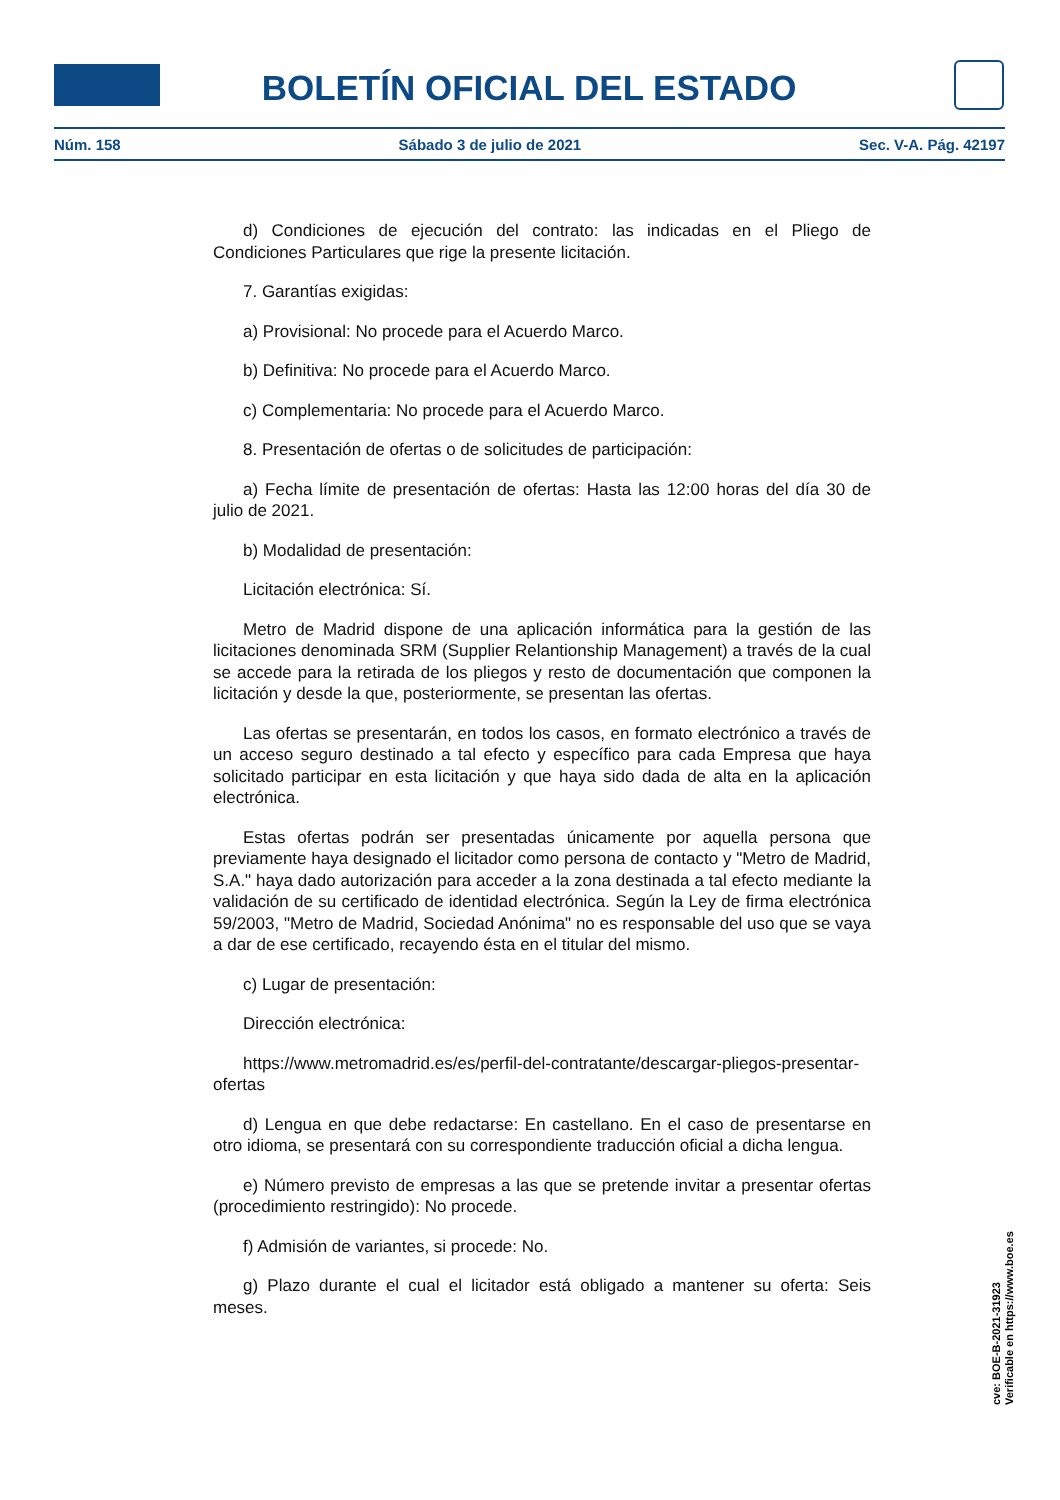BOLETÍN OFICIAL DEL ESTADO
Núm. 158 Sábado 3 de julio de 2021 Sec. V-A. Pág. 42197
d) Condiciones de ejecución del contrato: las indicadas en el Pliego de Condiciones Particulares que rige la presente licitación.
7. Garantías exigidas:
a) Provisional: No procede para el Acuerdo Marco.
b) Definitiva: No procede para el Acuerdo Marco.
c) Complementaria: No procede para el Acuerdo Marco.
8. Presentación de ofertas o de solicitudes de participación:
a) Fecha límite de presentación de ofertas: Hasta las 12:00 horas del día 30 de julio de 2021.
b) Modalidad de presentación:
Licitación electrónica: Sí.
Metro de Madrid dispone de una aplicación informática para la gestión de las licitaciones denominada SRM (Supplier Relantionship Management) a través de la cual se accede para la retirada de los pliegos y resto de documentación que componen la licitación y desde la que, posteriormente, se presentan las ofertas.
Las ofertas se presentarán, en todos los casos, en formato electrónico a través de un acceso seguro destinado a tal efecto y específico para cada Empresa que haya solicitado participar en esta licitación y que haya sido dada de alta en la aplicación electrónica.
Estas ofertas podrán ser presentadas únicamente por aquella persona que previamente haya designado el licitador como persona de contacto y "Metro de Madrid, S.A." haya dado autorización para acceder a la zona destinada a tal efecto mediante la validación de su certificado de identidad electrónica. Según la Ley de firma electrónica 59/2003, "Metro de Madrid, Sociedad Anónima" no es responsable del uso que se vaya a dar de ese certificado, recayendo ésta en el titular del mismo.
c) Lugar de presentación:
Dirección electrónica:
https://www.metromadrid.es/es/perfil-del-contratante/descargar-pliegos-presentar-ofertas
d) Lengua en que debe redactarse: En castellano. En el caso de presentarse en otro idioma, se presentará con su correspondiente traducción oficial a dicha lengua.
e) Número previsto de empresas a las que se pretende invitar a presentar ofertas (procedimiento restringido): No procede.
f) Admisión de variantes, si procede: No.
g) Plazo durante el cual el licitador está obligado a mantener su oferta: Seis meses.
cve: BOE-B-2021-31923
Verificable en https://www.boe.es